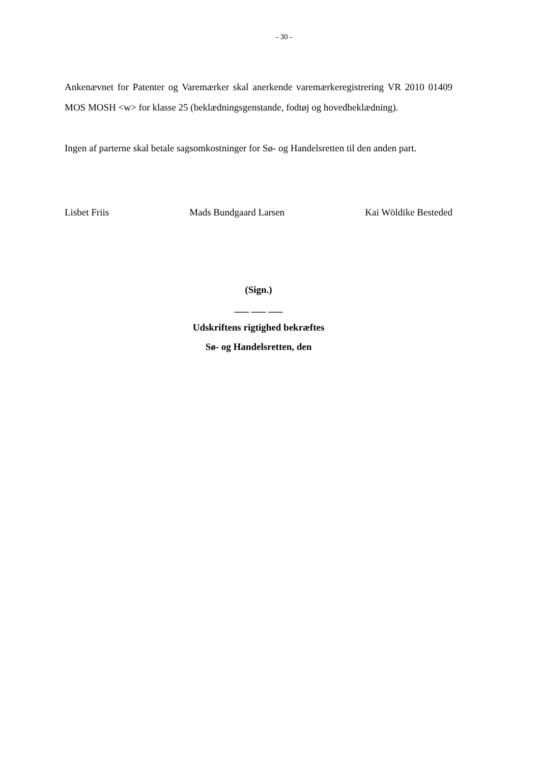- 30 -
Ankenævnet for Patenter og Varemærker skal anerkende varemærkeregistrering VR 2010 01409 MOS MOSH <w> for klasse 25 (beklædningsgenstande, fodtøj og hovedbeklædning).
Ingen af parterne skal betale sagsomkostninger for Sø- og Handelsretten til den anden part.
Lisbet Friis Mads Bundgaard Larsen Kai Wöldike Besteded
(Sign.)
___ ___ ___
Udskriftens rigtighed bekræftes
Sø- og Handelsretten, den